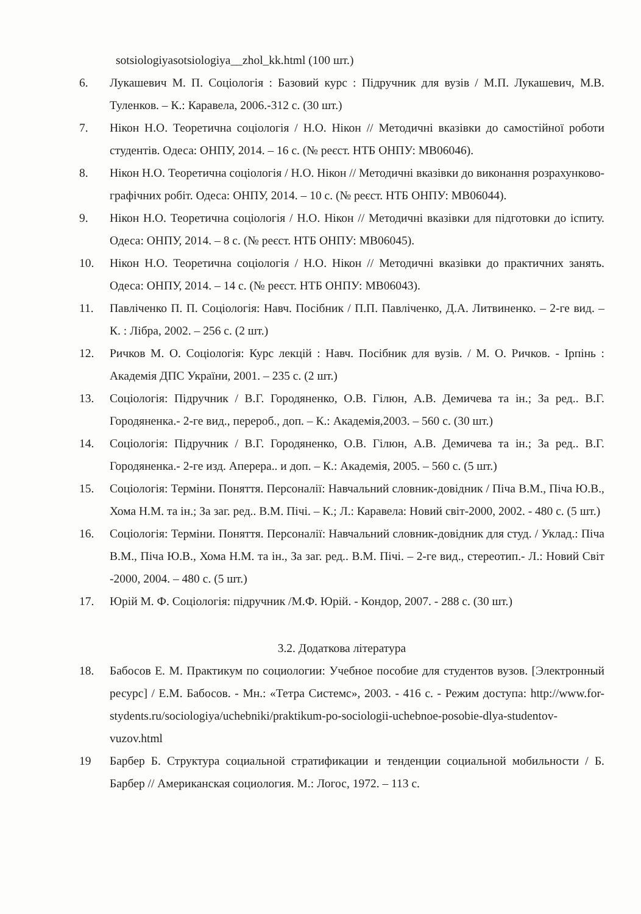sotsiologiyasotsiologiya__zhol_kk.html (100 шт.)
6. Лукашевич М. П. Соціологія : Базовий курс : Підручник для вузів / М.П. Лукашевич, М.В. Туленков. – К.: Каравела, 2006.-312 с. (30 шт.)
7. Нікон Н.О. Теоретична соціологія / Н.О. Нікон // Методичні вказівки до самостійної роботи студентів. Одеса: ОНПУ, 2014. – 16 с. (№ реєст. НТБ ОНПУ: МВ06046).
8. Нікон Н.О. Теоретична соціологія / Н.О. Нікон // Методичні вказівки до виконання розрахунково-графічних робіт. Одеса: ОНПУ, 2014. – 10 с. (№ реєст. НТБ ОНПУ: МВ06044).
9. Нікон Н.О. Теоретична соціологія / Н.О. Нікон // Методичні вказівки для підготовки до іспиту. Одеса: ОНПУ, 2014. – 8 с. (№ реєст. НТБ ОНПУ: МВ06045).
10. Нікон Н.О. Теоретична соціологія / Н.О. Нікон // Методичні вказівки до практичних занять. Одеса: ОНПУ, 2014. – 14 с. (№ реєст. НТБ ОНПУ: МВ06043).
11. Павліченко П. П. Соціологія: Навч. Посібник / П.П. Павліченко, Д.А. Литвиненко. – 2-ге вид. – К. : Лібра, 2002. – 256 с. (2 шт.)
12. Ричков М. О. Соціологія: Курс лекцій : Навч. Посібник для вузів. / М. О. Ричков. - Ірпінь : Академія ДПС України, 2001. – 235 с. (2 шт.)
13. Соціологія: Підручник / В.Г. Городяненко, О.В. Гілюн, А.В. Демичева та ін.; За ред.. В.Г. Городяненка.- 2-ге вид., перероб., доп. – К.: Академія,2003. – 560 с. (30 шт.)
14. Соціологія: Підручник / В.Г. Городяненко, О.В. Гілюн, А.В. Демичева та ін.; За ред.. В.Г. Городяненка.- 2-ге изд. Аперера.. и доп. – К.: Академія, 2005. – 560 с. (5 шт.)
15. Соціологія: Терміни. Поняття. Персоналії: Навчальний словник-довідник / Піча В.М., Піча Ю.В., Хома Н.М. та ін.; За заг. ред.. В.М. Пічі. – К.; Л.: Каравела: Новий світ-2000, 2002. - 480 с. (5 шт.)
16. Соціологія: Терміни. Поняття. Персоналії: Навчальний словник-довідник для студ. / Уклад.: Піча В.М., Піча Ю.В., Хома Н.М. та ін., За заг. ред.. В.М. Пічі. – 2-ге вид., стереотип.- Л.: Новий Світ -2000, 2004. – 480 с. (5 шт.)
17. Юрій М. Ф. Соціологія: підручник /М.Ф. Юрій. - Кондор, 2007. - 288 с. (30 шт.)
3.2. Додаткова література
18. Бабосов Е. М. Практикум по социологии: Учебное пособие для студентов вузов. [Электронный ресурс] / Е.М. Бабосов. - Мн.: «Тетра Системс», 2003. - 416 с. - Режим доступа: http://www.for-stydents.ru/sociologiya/uchebniki/praktikum-po-sociologii-uchebnoe-posobie-dlya-studentov-vuzov.html
19 Барбер Б. Структура социальной стратификации и тенденции социальной мобильности / Б. Барбер // Американская социология. М.: Логос, 1972. – 113 с.